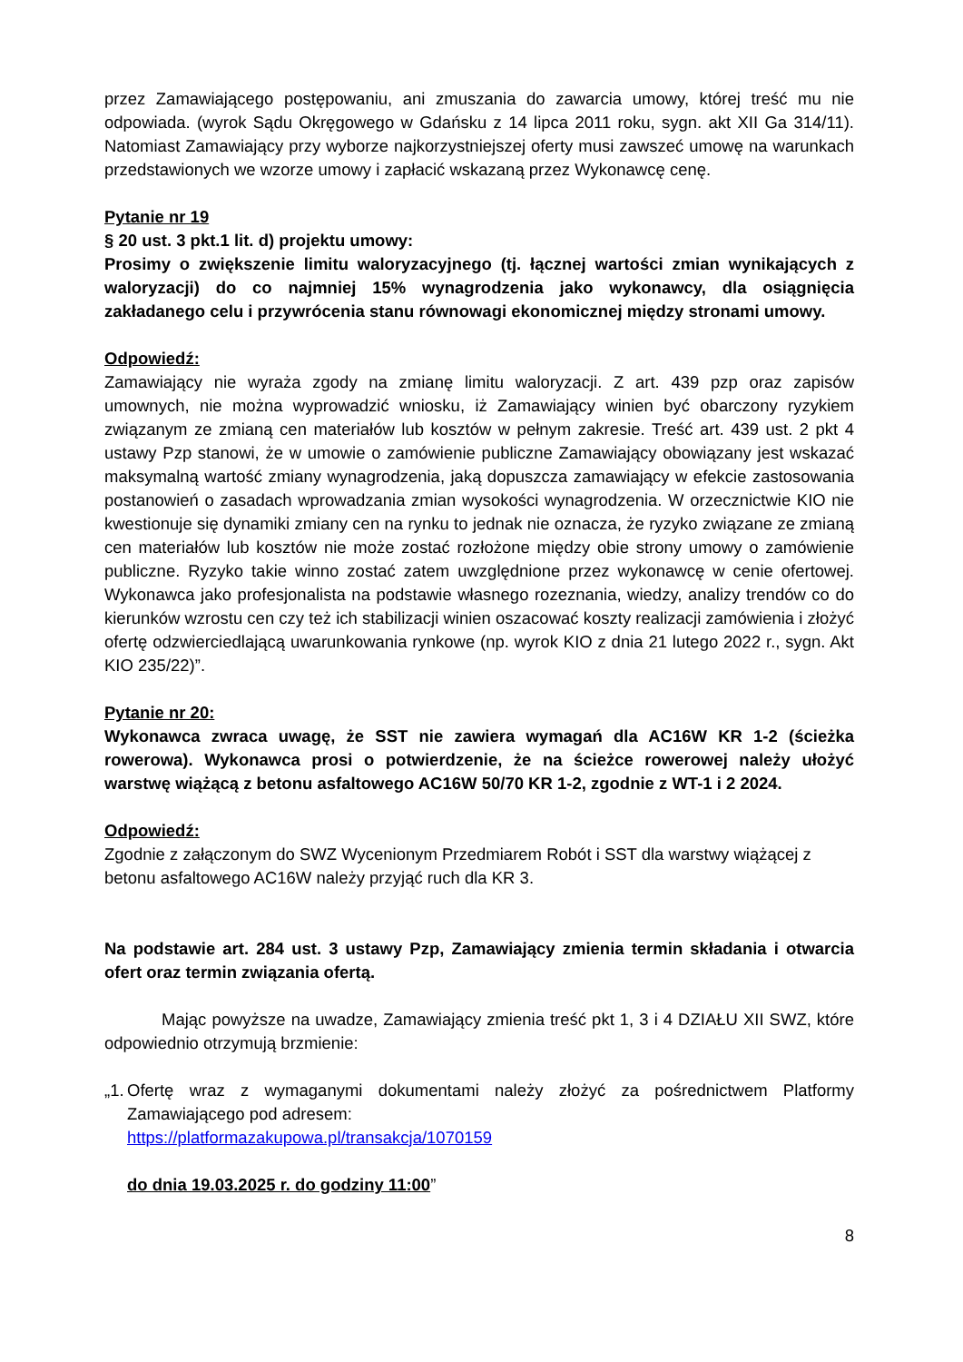przez Zamawiającego postępowaniu, ani zmuszania do zawarcia umowy, której treść mu nie odpowiada. (wyrok Sądu Okręgowego w Gdańsku z 14 lipca 2011 roku, sygn. akt XII Ga 314/11). Natomiast Zamawiający przy wyborze najkorzystniejszej oferty musi zawszeć umowę na warunkach przedstawionych we wzorze umowy i zapłacić wskazaną przez Wykonawcę cenę.
Pytanie nr 19
§ 20 ust. 3 pkt.1 lit. d) projektu umowy:
Prosimy o zwiększenie limitu waloryzacyjnego (tj. łącznej wartości zmian wynikających z waloryzacji) do co najmniej 15% wynagrodzenia jako wykonawcy, dla osiągnięcia zakładanego celu i przywrócenia stanu równowagi ekonomicznej między stronami umowy.
Odpowiedź:
Zamawiający nie wyraża zgody na zmianę limitu waloryzacji. Z art. 439 pzp oraz zapisów umownych, nie można wyprowadzić wniosku, iż Zamawiający winien być obarczony ryzykiem związanym ze zmianą cen materiałów lub kosztów w pełnym zakresie. Treść art. 439 ust. 2 pkt 4 ustawy Pzp stanowi, że w umowie o zamówienie publiczne Zamawiający obowiązany jest wskazać maksymalną wartość zmiany wynagrodzenia, jaką dopuszcza zamawiający w efekcie zastosowania postanowień o zasadach wprowadzania zmian wysokości wynagrodzenia. W orzecznictwie KIO nie kwestionuje się dynamiki zmiany cen na rynku to jednak nie oznacza, że ryzyko związane ze zmianą cen materiałów lub kosztów nie może zostać rozłożone między obie strony umowy o zamówienie publiczne. Ryzyko takie winno zostać zatem uwzględnione przez wykonawcę w cenie ofertowej. Wykonawca jako profesjonalista na podstawie własnego rozeznania, wiedzy, analizy trendów co do kierunków wzrostu cen czy też ich stabilizacji winien oszacować koszty realizacji zamówienia i złożyć ofertę odzwierciedlającą uwarunkowania rynkowe (np. wyrok KIO z dnia 21 lutego 2022 r., sygn. Akt KIO 235/22)”.
Pytanie nr 20:
Wykonawca zwraca uwagę, że SST nie zawiera wymagań dla AC16W KR 1-2 (ścieżka rowerowa). Wykonawca prosi o potwierdzenie, że na ścieżce rowerowej należy ułożyć warstwę wiążącą z betonu asfaltowego AC16W 50/70 KR 1-2, zgodnie z WT-1 i 2 2024.
Odpowiedź:
Zgodnie z załączonym do SWZ Wycenionym Przedmiarem Robót i SST dla warstwy wiążącej z betonu asfaltowego AC16W należy przyjąć ruch dla KR 3.
Na podstawie art. 284 ust. 3 ustawy Pzp, Zamawiający zmienia termin składania i otwarcia ofert oraz termin związania ofertą.
Mając powyższe na uwadze, Zamawiający zmienia treść pkt 1, 3 i 4 DZIAŁU XII SWZ, które odpowiednio otrzymują brzmienie:
„1.
Ofertę wraz z wymaganymi dokumentami należy złożyć za pośrednictwem Platformy Zamawiającego pod adresem:
https://platformazakupowa.pl/transakcja/1070159
do dnia 19.03.2025 r. do godziny 11:00”
8